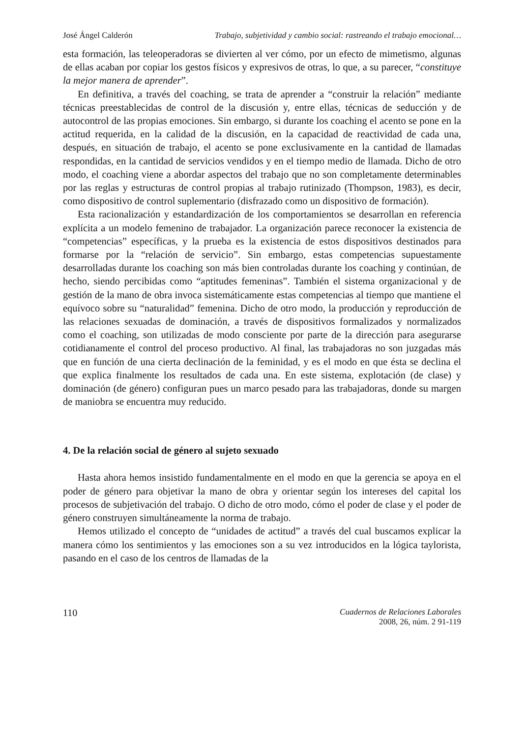José Ángel Calderón Trabajo, subjetividad y cambio social: rastreando el trabajo emocional…
esta formación, las teleoperadoras se divierten al ver cómo, por un efecto de mimetismo, algunas de ellas acaban por copiar los gestos físicos y expresivos de otras, lo que, a su parecer, “constituye la mejor manera de aprender”.
En definitiva, a través del coaching, se trata de aprender a “construir la relación” mediante técnicas preestablecidas de control de la discusión y, entre ellas, técnicas de seducción y de autocontrol de las propias emociones. Sin embargo, si durante los coaching el acento se pone en la actitud requerida, en la calidad de la discusión, en la capacidad de reactividad de cada una, después, en situación de trabajo, el acento se pone exclusivamente en la cantidad de llamadas respondidas, en la cantidad de servicios vendidos y en el tiempo medio de llamada. Dicho de otro modo, el coaching viene a abordar aspectos del trabajo que no son completamente determinables por las reglas y estructuras de control propias al trabajo rutinizado (Thompson, 1983), es decir, como dispositivo de control suplementario (disfrazado como un dispositivo de formación).
Esta racionalización y estandardización de los comportamientos se desarrollan en referencia explícita a un modelo femenino de trabajador. La organización parece reconocer la existencia de “competencias” específicas, y la prueba es la existencia de estos dispositivos destinados para formarse por la “relación de servicio”. Sin embargo, estas competencias supuestamente desarrolladas durante los coaching son más bien controladas durante los coaching y continúan, de hecho, siendo percibidas como “aptitudes femeninas”. También el sistema organizacional y de gestión de la mano de obra invoca sistemáticamente estas competencias al tiempo que mantiene el equívoco sobre su “naturalidad” femenina. Dicho de otro modo, la producción y reproducción de las relaciones sexuadas de dominación, a través de dispositivos formalizados y normalizados como el coaching, son utilizadas de modo consciente por parte de la dirección para asegurarse cotidianamente el control del proceso productivo. Al final, las trabajadoras no son juzgadas más que en función de una cierta declinación de la feminidad, y es el modo en que ésta se declina el que explica finalmente los resultados de cada una. En este sistema, explotación (de clase) y dominación (de género) configuran pues un marco pesado para las trabajadoras, donde su margen de maniobra se encuentra muy reducido.
4. De la relación social de género al sujeto sexuado
Hasta ahora hemos insistido fundamentalmente en el modo en que la gerencia se apoya en el poder de género para objetivar la mano de obra y orientar según los intereses del capital los procesos de subjetivación del trabajo. O dicho de otro modo, cómo el poder de clase y el poder de género construyen simultáneamente la norma de trabajo.
Hemos utilizado el concepto de “unidades de actitud” a través del cual buscamos explicar la manera cómo los sentimientos y las emociones son a su vez introducidos en la lógica taylorista, pasando en el caso de los centros de llamadas de la
110
Cuadernos de Relaciones Laborales
2008, 26, núm. 2 91-119